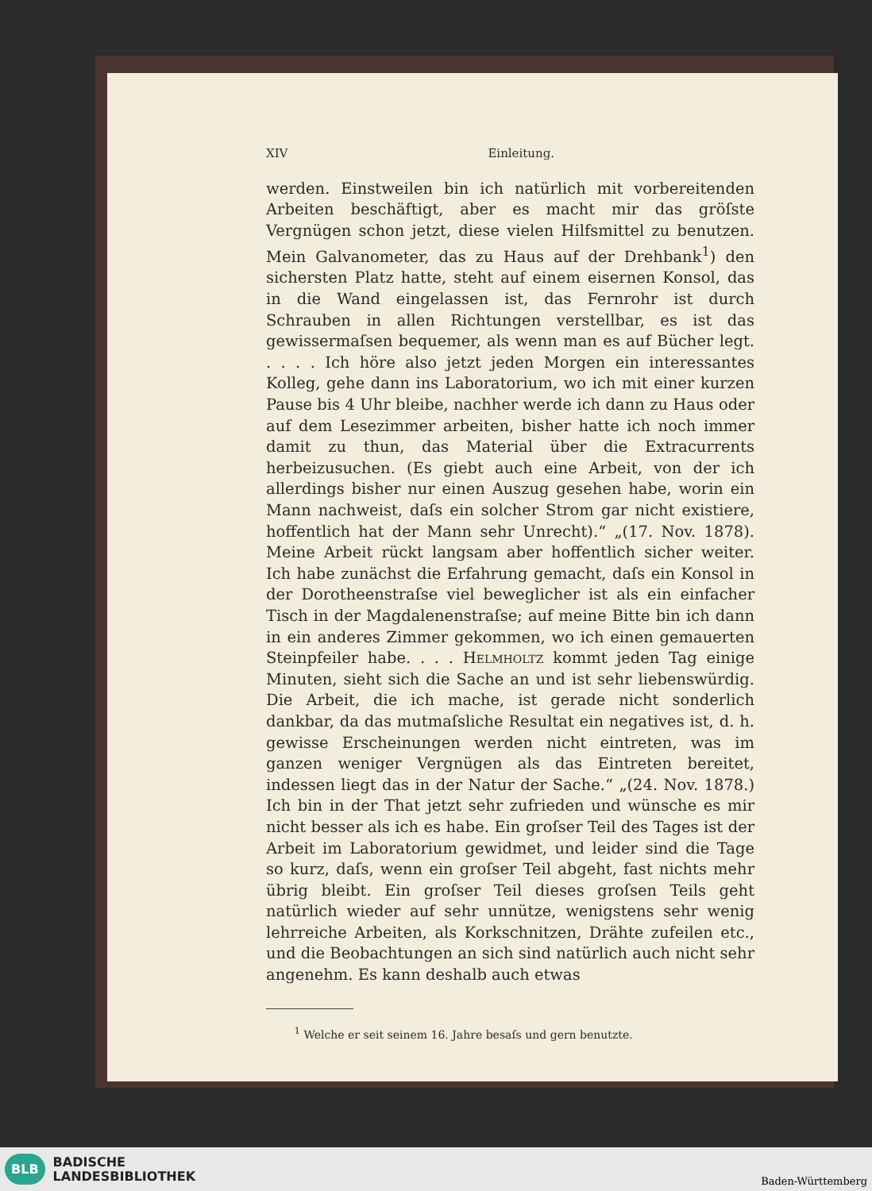XIV Einleitung.
werden. Einstweilen bin ich natürlich mit vorbereitenden Arbeiten beschäftigt, aber es macht mir das gröſste Vergnügen schon jetzt, diese vielen Hilfsmittel zu benutzen. Mein Galvanometer, das zu Haus auf der Drehbank<sup>1</sup>) den sichersten Platz hatte, steht auf einem eisernen Konsol, das in die Wand eingelassen ist, das Fernrohr ist durch Schrauben in allen Richtungen verstellbar, es ist das gewissermaſsen bequemer, als wenn man es auf Bücher legt. . . . . Ich höre also jetzt jeden Morgen ein interessantes Kolleg, gehe dann ins Laboratorium, wo ich mit einer kurzen Pause bis 4 Uhr bleibe, nachher werde ich dann zu Haus oder auf dem Lesezimmer arbeiten, bisher hatte ich noch immer damit zu thun, das Material über die Extracurrents herbeizusuchen. (Es giebt auch eine Arbeit, von der ich allerdings bisher nur einen Auszug gesehen habe, worin ein Mann nachweist, daſs ein solcher Strom gar nicht existiere, hoffentlich hat der Mann sehr Unrecht).“ „(17. Nov. 1878). Meine Arbeit rückt langsam aber hoffentlich sicher weiter. Ich habe zunächst die Erfahrung gemacht, daſs ein Konsol in der Dorotheenstraſse viel beweglicher ist als ein einfacher Tisch in der Magdalenenstraſse; auf meine Bitte bin ich dann in ein anderes Zimmer gekommen, wo ich einen gemauerten Steinpfeiler habe. . . . Helmholtz kommt jeden Tag einige Minuten, sieht sich die Sache an und ist sehr liebenswürdig. Die Arbeit, die ich mache, ist gerade nicht sonderlich dankbar, da das mutmaſsliche Resultat ein negatives ist, d. h. gewisse Erscheinungen werden nicht eintreten, was im ganzen weniger Vergnügen als das Eintreten bereitet, indessen liegt das in der Natur der Sache.“ „(24. Nov. 1878.) Ich bin in der That jetzt sehr zufrieden und wünsche es mir nicht besser als ich es habe. Ein groſser Teil des Tages ist der Arbeit im Laboratorium gewidmet, und leider sind die Tage so kurz, daſs, wenn ein groſser Teil abgeht, fast nichts mehr übrig bleibt. Ein groſser Teil dieses groſsen Teils geht natürlich wieder auf sehr unnütze, wenigstens sehr wenig lehrreiche Arbeiten, als Korkschnitzen, Drähte zufeilen etc., und die Beobachtungen an sich sind natürlich auch nicht sehr angenehm. Es kann deshalb auch etwas
<sup>1</sup> Welche er seit seinem 16. Jahre besaſs und gern benutzte.
BLB
BADISCHE
LANDESBIBLIOTHEK
Baden-Württemberg